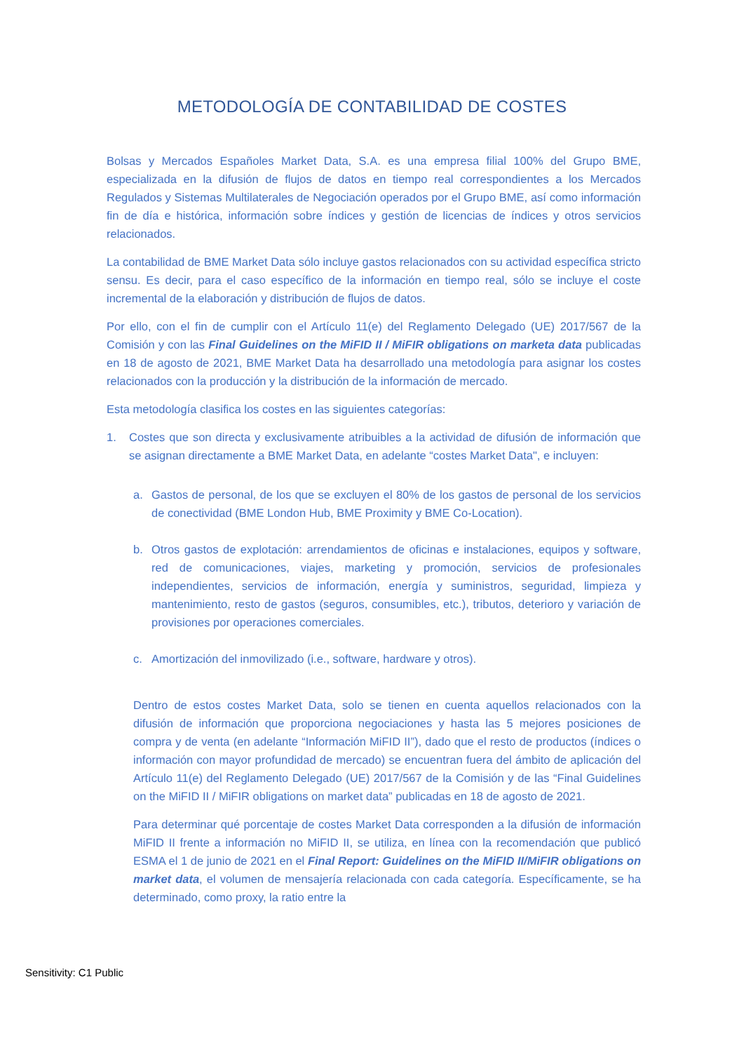METODOLOGÍA DE CONTABILIDAD DE COSTES
Bolsas y Mercados Españoles Market Data, S.A. es una empresa filial 100% del Grupo BME, especializada en la difusión de flujos de datos en tiempo real correspondientes a los Mercados Regulados y Sistemas Multilaterales de Negociación operados por el Grupo BME, así como información fin de día e histórica, información sobre índices y gestión de licencias de índices y otros servicios relacionados.
La contabilidad de BME Market Data sólo incluye gastos relacionados con su actividad específica stricto sensu. Es decir, para el caso específico de la información en tiempo real, sólo se incluye el coste incremental de la elaboración y distribución de flujos de datos.
Por ello, con el fin de cumplir con el Artículo 11(e) del Reglamento Delegado (UE) 2017/567 de la Comisión y con las Final Guidelines on the MiFID II / MiFIR obligations on marketa data publicadas en 18 de agosto de 2021, BME Market Data ha desarrollado una metodología para asignar los costes relacionados con la producción y la distribución de la información de mercado.
Esta metodología clasifica los costes en las siguientes categorías:
1. Costes que son directa y exclusivamente atribuibles a la actividad de difusión de información que se asignan directamente a BME Market Data, en adelante “costes Market Data", e incluyen:
a. Gastos de personal, de los que se excluyen el 80% de los gastos de personal de los servicios de conectividad (BME London Hub, BME Proximity y BME Co-Location).
b. Otros gastos de explotación: arrendamientos de oficinas e instalaciones, equipos y software, red de comunicaciones, viajes, marketing y promoción, servicios de profesionales independientes, servicios de información, energía y suministros, seguridad, limpieza y mantenimiento, resto de gastos (seguros, consumibles, etc.), tributos, deterioro y variación de provisiones por operaciones comerciales.
c. Amortización del inmovilizado (i.e., software, hardware y otros).
Dentro de estos costes Market Data, solo se tienen en cuenta aquellos relacionados con la difusión de información que proporciona negociaciones y hasta las 5 mejores posiciones de compra y de venta (en adelante “Información MiFID II”), dado que el resto de productos (índices o información con mayor profundidad de mercado) se encuentran fuera del ámbito de aplicación del Artículo 11(e) del Reglamento Delegado (UE) 2017/567 de la Comisión y de las “Final Guidelines on the MiFID II / MiFIR obligations on market data” publicadas en 18 de agosto de 2021.
Para determinar qué porcentaje de costes Market Data corresponden a la difusión de información MiFID II frente a información no MiFID II, se utiliza, en línea con la recomendación que publicó ESMA el 1 de junio de 2021 en el Final Report: Guidelines on the MiFID II/MiFIR obligations on market data, el volumen de mensajería relacionada con cada categoría. Específicamente, se ha determinado, como proxy, la ratio entre la
Sensitivity: C1 Public